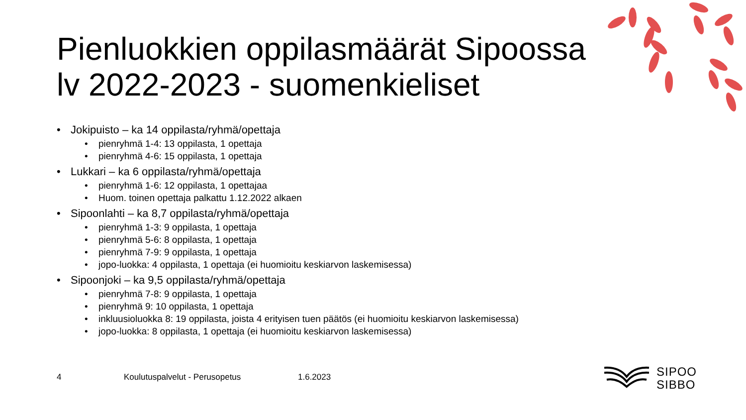Pienluokkien oppilasmäärät Sipoossa
lv 2022-2023 - suomenkieliset
• Jokipuisto – ka 14 oppilasta/ryhmä/opettaja
• pienryhmä 1-4: 13 oppilasta, 1 opettaja
• pienryhmä 4-6: 15 oppilasta, 1 opettaja
• Lukkari – ka 6 oppilasta/ryhmä/opettaja
• pienryhmä 1-6: 12 oppilasta, 1 opettajaa
• Huom. toinen opettaja palkattu 1.12.2022 alkaen
• Sipoonlahti – ka 8,7 oppilasta/ryhmä/opettaja
• pienryhmä 1-3: 9 oppilasta, 1 opettaja
• pienryhmä 5-6: 8 oppilasta, 1 opettaja
• pienryhmä 7-9: 9 oppilasta, 1 opettaja
• jopo-luokka: 4 oppilasta, 1 opettaja (ei huomioitu keskiarvon laskemisessa)
• Sipoonjoki – ka 9,5 oppilasta/ryhmä/opettaja
• pienryhmä 7-8: 9 oppilasta, 1 opettaja
• pienryhmä 9: 10 oppilasta, 1 opettaja
• inkluusioluokka 8: 19 oppilasta, joista 4 erityisen tuen päätös (ei huomioitu keskiarvon laskemisessa)
• jopo-luokka: 8 oppilasta, 1 opettaja (ei huomioitu keskiarvon laskemisessa)
4 Koulutuspalvelut - Perusopetus 1.6.2023
SIPOO
SIBBO